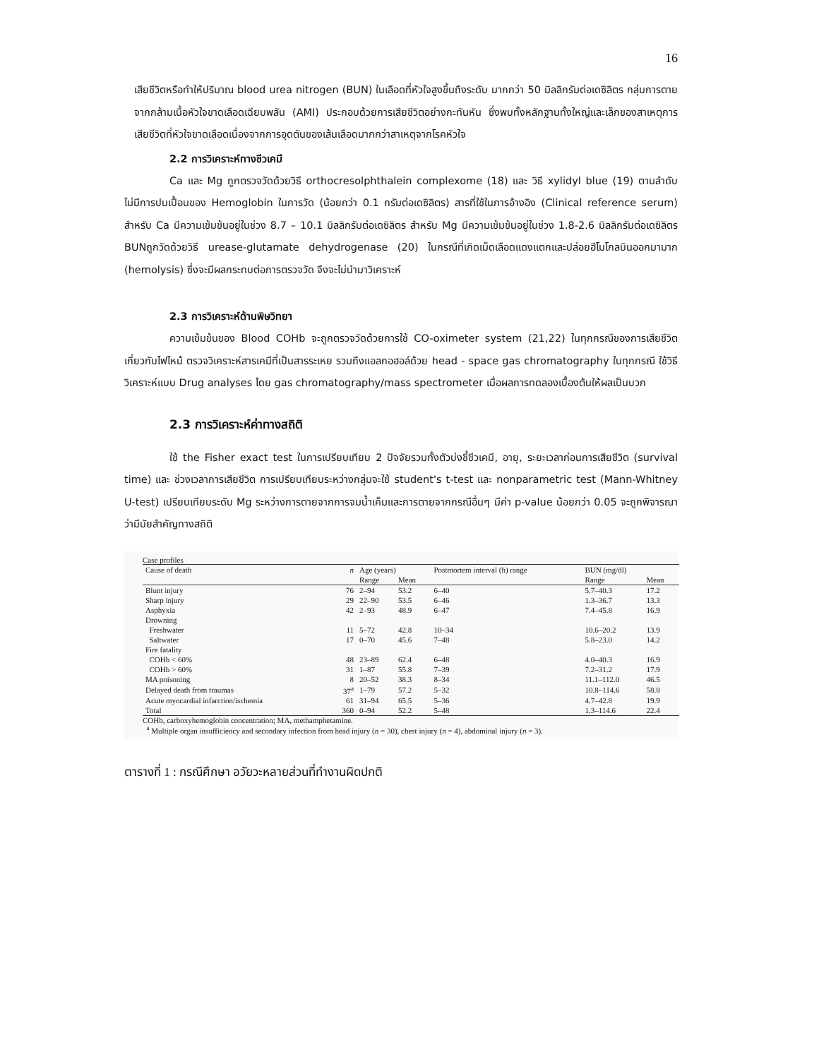16
เสียชีวิตหรือทำให้ปริมาณ blood urea nitrogen (BUN) ในเลือดที่หัวใจสูงขึ้นถึงระดับ มากกว่า 50 มิลลิกรัมต่อเดซิลิตร กลุ่มการตายจากกล้ามเนื้อหัวใจขาดเลือดเฉียบพลัน (AMI) ประกอบด้วยการเสียชีวิตอย่างกะทันหัน ซึ่งพบทั้งหลักฐานทั้งใหญ่และเล็กของสาเหตุการเสียชีวิตที่หัวใจขาดเลือดเนื่องจากการอุดตันของเส้นเลือดมากกว่าสาเหตุจากโรคหัวใจ
2.2 การวิเคราะห์ทางชีวเคมี
Ca และ Mg ถูกตรวจวัดด้วยวิธี orthocresolphthalein complexome (18) และ วิธี xylidyl blue (19) ตามลำดับ ไม่มีการปนเปื้อนของ Hemoglobin ในการวัด (น้อยกว่า 0.1 กรัมต่อเดซิลิตร) สารที่ใช้ในการอ้างอิง (Clinical reference serum) สำหรับ Ca มีความเข้มข้นอยู่ในช่วง 8.7 – 10.1 มิลลิกรัมต่อเดซิลิตร สำหรับ Mg มีความเข้มข้นอยู่ในช่วง 1.8-2.6 มิลลิกรัมต่อเดซิลิตร BUNถูกวัดด้วยวิธี urease-glutamate dehydrogenase (20) ในกรณีที่เกิดเม็ดเลือดแดงแตกและปล่อยฮีโมโกลบินออกมามาก (hemolysis) ซึ่งจะมีผลกระทบต่อการตรวจวัด จึงจะไม่นำมาวิเคราะห์
2.3 การวิเคราะห์ด้านพิษวิทยา
ความเข้มข้นของ Blood COHb จะถูกตรวจวัดด้วยการใช้ CO-oximeter system (21,22) ในทุกกรณีของการเสียชีวิตเกี่ยวกับไฟไหม้ ตรวจวิเคราะห์สารเคมีที่เป็นสารระเหย รวมถึงแอลกอฮอล์ด้วย head - space gas chromatography ในทุกกรณี ใช้วิธีวิเคราะห์แบบ Drug analyses โดย gas chromatography/mass spectrometer เมื่อผลการทดลองเบื้องต้นให้ผลเป็นบวก
2.3 การวิเคราะห์ค่าทางสถิติ
ใช้ the Fisher exact test ในการเปรียบเทียบ 2 ปัจจัยรวมทั้งตัวบ่งชี้ชีวเคมี, อายุ, ระยะเวลาก่อนการเสียชีวิต (survival time) และ ช่วงเวลาการเสียชีวิต การเปรียบเทียบระหว่างกลุ่มจะใช้ student's t-test และ nonparametric test (Mann-Whitney U-test) เปรียบเทียบระดับ Mg ระหว่างการตายจากการจมน้ำเค็มและการตายจากกรณีอื่นๆ มีค่า p-value น้อยกว่า 0.05 จะถูกพิจารณาว่ามีนัยสำคัญทางสถิติ
Case profiles
| Cause of death | n | Age (years) | | Postmortem interval (h) range | BUN (mg/dl) | |
| --- | --- | --- | --- | --- | --- | --- |
| | | Range | Mean | | Range | Mean |
| Blunt injury | 76 | 2–94 | 53.2 | 6–40 | 5.7–40.3 | 17.2 |
| Sharp injury | 29 | 22–90 | 53.5 | 6–46 | 1.3–36.7 | 13.3 |
| Asphyxia | 42 | 2–93 | 48.9 | 6–47 | 7.4–45.8 | 16.9 |
| Drowning | | | | | | |
| Freshwater | 11 | 5–72 | 42.8 | 10–34 | 10.6–20.2 | 13.9 |
| Saltwater | 17 | 0–70 | 45.6 | 7–48 | 5.8–23.0 | 14.2 |
| Fire fatality | | | | | | |
| COHb < 60% | 48 | 23–89 | 62.4 | 6–48 | 4.0–40.3 | 16.9 |
| COHb > 60% | 31 | 1–87 | 55.8 | 7–39 | 7.2–31.2 | 17.9 |
| MA poisoning | 8 | 20–52 | 38.3 | 8–34 | 11.1–112.0 | 46.5 |
| Delayed death from traumas | 37<sup>a</sup> | 1–79 | 57.2 | 5–32 | 10.8–114.6 | 58.8 |
| Acute myocardial infarction/ischemia | 61 | 31–94 | 65.5 | 5–36 | 4.7–42.8 | 19.9 |
| Total | 360 | 0–94 | 52.2 | 5–48 | 1.3–114.6 | 22.4 |
COHb, carboxyhemoglobin concentration; MA, methamphetamine.
<sup>a</sup> Multiple organ insufficiency and secondary infection from head injury (n = 30), chest injury (n = 4), abdominal injury (n = 3).
ตารางที่ 1 : กรณีศึกษา อวัยวะหลายส่วนที่ทำงานผิดปกติ